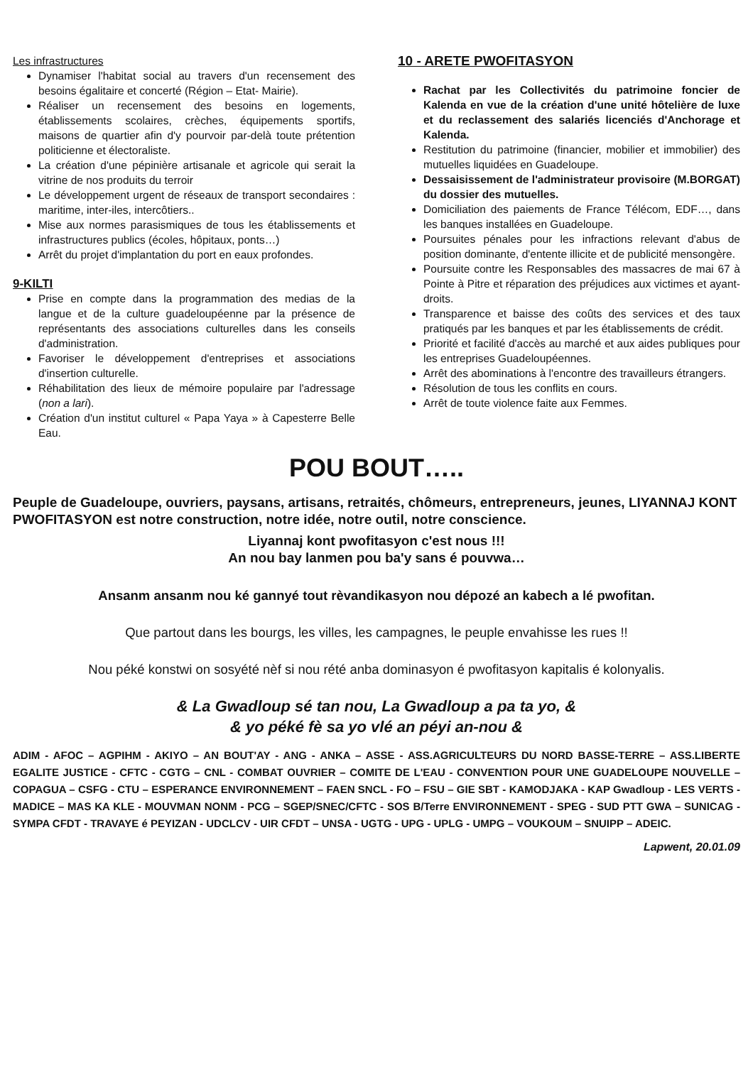Les infrastructures
Dynamiser l'habitat social au travers d'un recensement des besoins égalitaire et concerté (Région – Etat- Mairie).
Réaliser un recensement des besoins en logements, établissements scolaires, crèches, équipements sportifs, maisons de quartier afin d'y pourvoir par-delà toute prétention politicienne et électoraliste.
La création d'une pépinière artisanale et agricole qui serait la vitrine de nos produits du terroir
Le développement urgent de réseaux de transport secondaires : maritime, inter-iles, intercôtiers..
Mise aux normes parasismiques de tous les établissements et infrastructures publics (écoles, hôpitaux, ponts…)
Arrêt du projet d'implantation du port en eaux profondes.
9-KILTI
Prise en compte dans la programmation des medias de la langue et de la culture guadeloupéenne par la présence de représentants des associations culturelles dans les conseils d'administration.
Favoriser le développement d'entreprises et associations d'insertion culturelle.
Réhabilitation des lieux de mémoire populaire par l'adressage (non a lari).
Création d'un institut culturel « Papa Yaya » à Capesterre Belle Eau.
10 - ARETE PWOFITASYON
Rachat par les Collectivités du patrimoine foncier de Kalenda en vue de la création d'une unité hôtelière de luxe et du reclassement des salariés licenciés d'Anchorage et Kalenda.
Restitution du patrimoine (financier, mobilier et immobilier) des mutuelles liquidées en Guadeloupe.
Dessaisissement de l'administrateur provisoire (M.BORGAT) du dossier des mutuelles.
Domiciliation des paiements de France Télécom, EDF…, dans les banques installées en Guadeloupe.
Poursuites pénales pour les infractions relevant d'abus de position dominante, d'entente illicite et de publicité mensongère.
Poursuite contre les Responsables des massacres de mai 67 à Pointe à Pitre et réparation des préjudices aux victimes et ayant-droits.
Transparence et baisse des coûts des services et des taux pratiqués par les banques et par les établissements de crédit.
Priorité et facilité d'accès au marché et aux aides publiques pour les entreprises Guadeloupéennes.
Arrêt des abominations à l'encontre des travailleurs étrangers.
Résolution de tous les conflits en cours.
Arrêt de toute violence faite aux Femmes.
POU BOUT…..
Peuple de Guadeloupe, ouvriers, paysans, artisans, retraités, chômeurs, entrepreneurs, jeunes, LIYANNAJ KONT PWOFITASYON est notre construction, notre idée, notre outil, notre conscience.
Liyannaj kont pwofitasyon c'est nous !!!
An nou bay lanmen pou ba'y sans é pouvwa…
Ansanm ansanm nou ké gannyé tout rèvandikasyon nou dépozé an kabech a lé pwofitan.
Que partout dans les bourgs, les villes, les campagnes, le peuple envahisse les rues !!
Nou péké konstwi on sosyété nèf si nou rété anba dominasyon é pwofitasyon kapitalis é kolonyalis.
& La Gwadloup sé tan nou, La Gwadloup a pa ta yo, &
& yo péké fè sa yo vlé an péyi an-nou &
ADIM - AFOC – AGPIHM - AKIYO – AN BOUT'AY - ANG - ANKA – ASSE - ASS.AGRICULTEURS DU NORD BASSE-TERRE – ASS.LIBERTE EGALITE JUSTICE - CFTC - CGTG – CNL - COMBAT OUVRIER – COMITE DE L'EAU - CONVENTION POUR UNE GUADELOUPE NOUVELLE – COPAGUA – CSFG - CTU – ESPERANCE ENVIRONNEMENT – FAEN SNCL - FO – FSU – GIE SBT - KAMODJAKA - KAP Gwadloup - LES VERTS - MADICE – MAS KA KLE - MOUVMAN NONM - PCG – SGEP/SNEC/CFTC - SOS B/Terre ENVIRONNEMENT - SPEG - SUD PTT GWA – SUNICAG - SYMPA CFDT - TRAVAYE é PEYIZAN - UDCLCV - UIR CFDT – UNSA - UGTG - UPG - UPLG - UMPG – VOUKOUM – SNUIPP – ADEIC.
Lapwent, 20.01.09